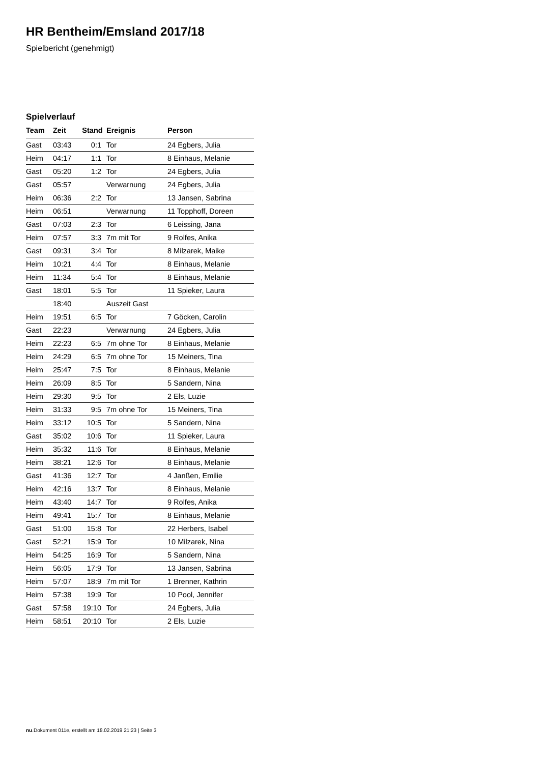HR Bentheim/Emsland 2017/18
Spielbericht (genehmigt)
Spielverlauf
| Team | Zeit | Stand | Ereignis | Person |
| --- | --- | --- | --- | --- |
| Gast | 03:43 | 0:1 | Tor | 24 Egbers, Julia |
| Heim | 04:17 | 1:1 | Tor | 8 Einhaus, Melanie |
| Gast | 05:20 | 1:2 | Tor | 24 Egbers, Julia |
| Gast | 05:57 | | Verwarnung | 24 Egbers, Julia |
| Heim | 06:36 | 2:2 | Tor | 13 Jansen, Sabrina |
| Heim | 06:51 | | Verwarnung | 11 Topphoff, Doreen |
| Gast | 07:03 | 2:3 | Tor | 6 Leissing, Jana |
| Heim | 07:57 | 3:3 | 7m mit Tor | 9 Rolfes, Anika |
| Gast | 09:31 | 3:4 | Tor | 8 Milzarek, Maike |
| Heim | 10:21 | 4:4 | Tor | 8 Einhaus, Melanie |
| Heim | 11:34 | 5:4 | Tor | 8 Einhaus, Melanie |
| Gast | 18:01 | 5:5 | Tor | 11 Spieker, Laura |
| | 18:40 | | Auszeit Gast | |
| Heim | 19:51 | 6:5 | Tor | 7 Göcken, Carolin |
| Gast | 22:23 | | Verwarnung | 24 Egbers, Julia |
| Heim | 22:23 | 6:5 | 7m ohne Tor | 8 Einhaus, Melanie |
| Heim | 24:29 | 6:5 | 7m ohne Tor | 15 Meiners, Tina |
| Heim | 25:47 | 7:5 | Tor | 8 Einhaus, Melanie |
| Heim | 26:09 | 8:5 | Tor | 5 Sandern, Nina |
| Heim | 29:30 | 9:5 | Tor | 2 Els, Luzie |
| Heim | 31:33 | 9:5 | 7m ohne Tor | 15 Meiners, Tina |
| Heim | 33:12 | 10:5 | Tor | 5 Sandern, Nina |
| Gast | 35:02 | 10:6 | Tor | 11 Spieker, Laura |
| Heim | 35:32 | 11:6 | Tor | 8 Einhaus, Melanie |
| Heim | 38:21 | 12:6 | Tor | 8 Einhaus, Melanie |
| Gast | 41:36 | 12:7 | Tor | 4 Janßen, Emilie |
| Heim | 42:16 | 13:7 | Tor | 8 Einhaus, Melanie |
| Heim | 43:40 | 14:7 | Tor | 9 Rolfes, Anika |
| Heim | 49:41 | 15:7 | Tor | 8 Einhaus, Melanie |
| Gast | 51:00 | 15:8 | Tor | 22 Herbers, Isabel |
| Gast | 52:21 | 15:9 | Tor | 10 Milzarek, Nina |
| Heim | 54:25 | 16:9 | Tor | 5 Sandern, Nina |
| Heim | 56:05 | 17:9 | Tor | 13 Jansen, Sabrina |
| Heim | 57:07 | 18:9 | 7m mit Tor | 1 Brenner, Kathrin |
| Heim | 57:38 | 19:9 | Tor | 10 Pool, Jennifer |
| Gast | 57:58 | 19:10 | Tor | 24 Egbers, Julia |
| Heim | 58:51 | 20:10 | Tor | 2 Els, Luzie |
nu.Dokument 011e, erstellt am 18.02.2019 21:23 | Seite 3